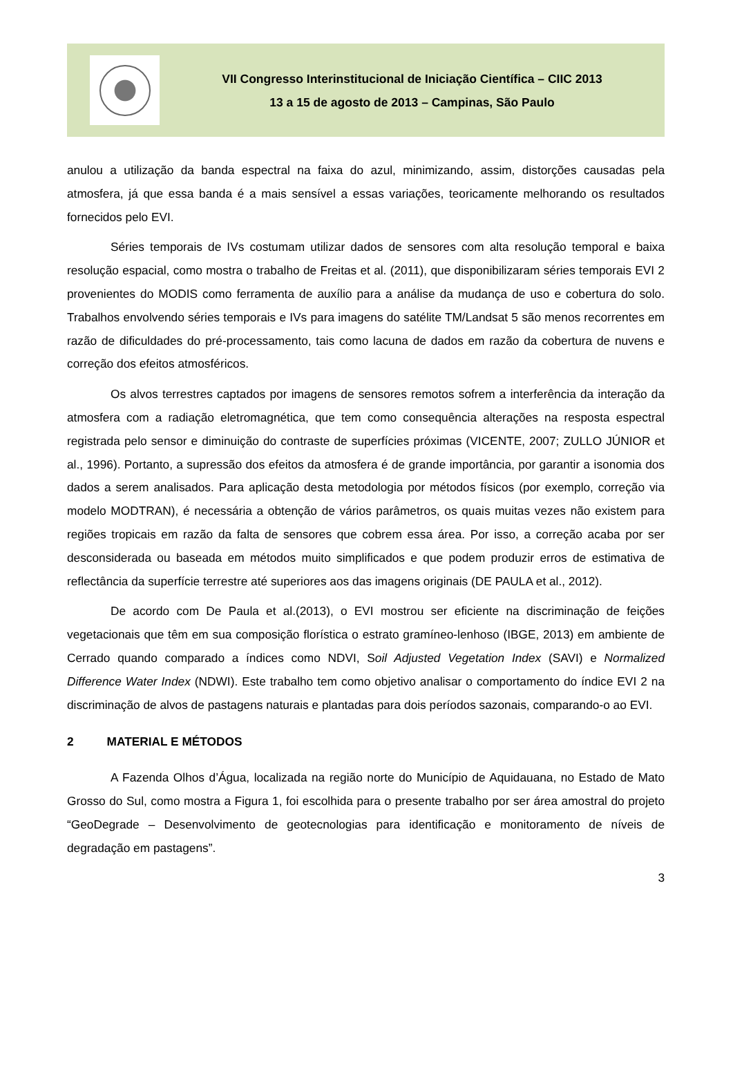VII Congresso Interinstitucional de Iniciação Científica – CIIC 2013
13 a 15 de agosto de 2013 – Campinas, São Paulo
anulou a utilização da banda espectral na faixa do azul, minimizando, assim, distorções causadas pela atmosfera, já que essa banda é a mais sensível a essas variações, teoricamente melhorando os resultados fornecidos pelo EVI.
Séries temporais de IVs costumam utilizar dados de sensores com alta resolução temporal e baixa resolução espacial, como mostra o trabalho de Freitas et al. (2011), que disponibilizaram séries temporais EVI 2 provenientes do MODIS como ferramenta de auxílio para a análise da mudança de uso e cobertura do solo. Trabalhos envolvendo séries temporais e IVs para imagens do satélite TM/Landsat 5 são menos recorrentes em razão de dificuldades do pré-processamento, tais como lacuna de dados em razão da cobertura de nuvens e correção dos efeitos atmosféricos.
Os alvos terrestres captados por imagens de sensores remotos sofrem a interferência da interação da atmosfera com a radiação eletromagnética, que tem como consequência alterações na resposta espectral registrada pelo sensor e diminuição do contraste de superfícies próximas (VICENTE, 2007; ZULLO JÚNIOR et al., 1996). Portanto, a supressão dos efeitos da atmosfera é de grande importância, por garantir a isonomia dos dados a serem analisados. Para aplicação desta metodologia por métodos físicos (por exemplo, correção via modelo MODTRAN), é necessária a obtenção de vários parâmetros, os quais muitas vezes não existem para regiões tropicais em razão da falta de sensores que cobrem essa área. Por isso, a correção acaba por ser desconsiderada ou baseada em métodos muito simplificados e que podem produzir erros de estimativa de reflectância da superfície terrestre até superiores aos das imagens originais (DE PAULA et al., 2012).
De acordo com De Paula et al.(2013), o EVI mostrou ser eficiente na discriminação de feições vegetacionais que têm em sua composição florística o estrato gramíneo-lenhoso (IBGE, 2013) em ambiente de Cerrado quando comparado a índices como NDVI, Soil Adjusted Vegetation Index (SAVI) e Normalized Difference Water Index (NDWI). Este trabalho tem como objetivo analisar o comportamento do índice EVI 2 na discriminação de alvos de pastagens naturais e plantadas para dois períodos sazonais, comparando-o ao EVI.
2 MATERIAL E MÉTODOS
A Fazenda Olhos d’Água, localizada na região norte do Município de Aquidauana, no Estado de Mato Grosso do Sul, como mostra a Figura 1, foi escolhida para o presente trabalho por ser área amostral do projeto “GeoDegrade – Desenvolvimento de geotecnologias para identificação e monitoramento de níveis de degradação em pastagens”.
3